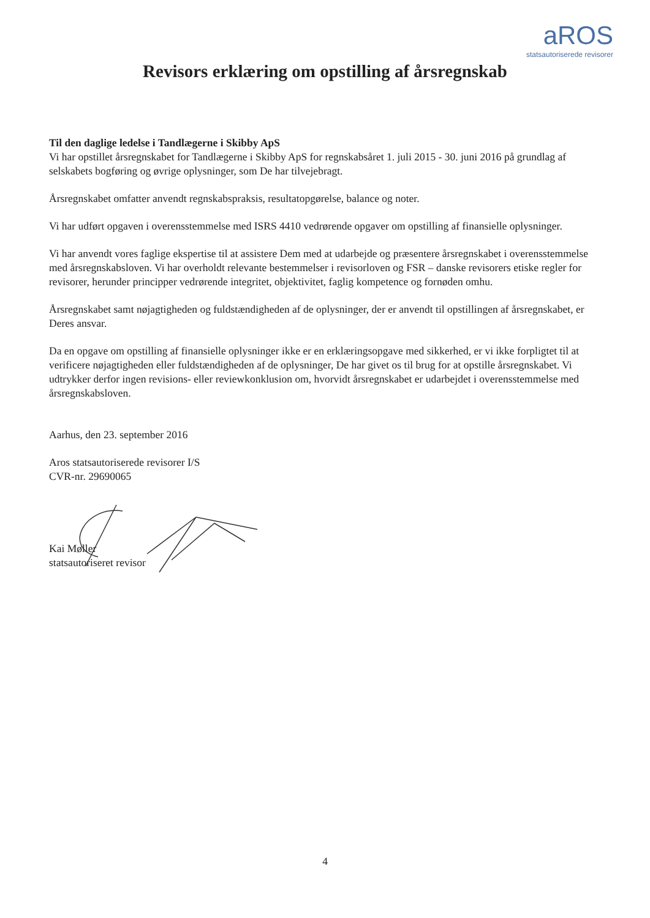aROS
statsautoriserede revisorer
Revisors erklæring om opstilling af årsregnskab
Til den daglige ledelse i Tandlægerne i Skibby ApS
Vi har opstillet årsregnskabet for Tandlægerne i Skibby ApS for regnskabsåret 1. juli 2015 - 30. juni 2016 på grundlag af selskabets bogføring og øvrige oplysninger, som De har tilvejebragt.
Årsregnskabet omfatter anvendt regnskabspraksis, resultatopgørelse, balance og noter.
Vi har udført opgaven i overensstemmelse med ISRS 4410 vedrørende opgaver om opstilling af finansielle oplysninger.
Vi har anvendt vores faglige ekspertise til at assistere Dem med at udarbejde og præsentere årsregnskabet i overensstemmelse med årsregnskabsloven. Vi har overholdt relevante bestemmelser i revisorloven og FSR – danske revisorers etiske regler for revisorer, herunder principper vedrørende integritet, objektivitet, faglig kompetence og fornøden omhu.
Årsregnskabet samt nøjagtigheden og fuldstændigheden af de oplysninger, der er anvendt til opstillingen af årsregnskabet, er Deres ansvar.
Da en opgave om opstilling af finansielle oplysninger ikke er en erklæringsopgave med sikkerhed, er vi ikke forpligtet til at verificere nøjagtigheden eller fuldstændigheden af de oplysninger, De har givet os til brug for at opstille årsregnskabet. Vi udtrykker derfor ingen revisions- eller reviewkonklusion om, hvorvidt årsregnskabet er udarbejdet i overensstemmelse med årsregnskabsloven.
Aarhus, den 23. september 2016
Aros statsautoriserede revisorer I/S
CVR-nr. 29690065
Kai Møller
statsautoriseret revisor
4